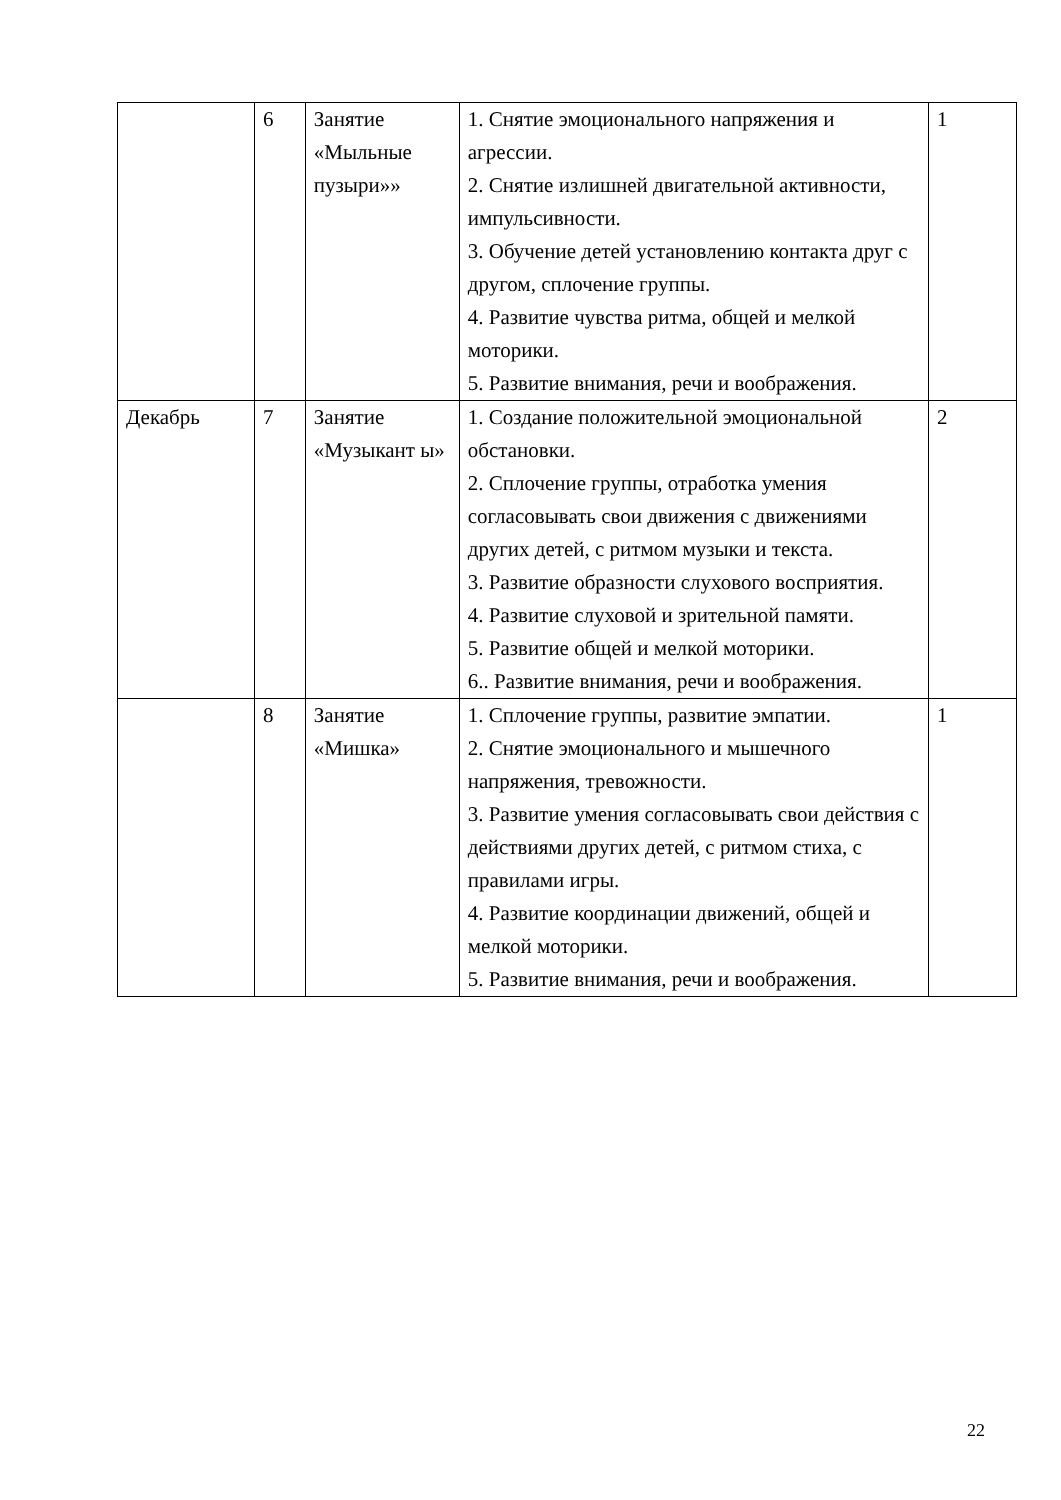| | 6 | Занятие «Мыльные пузыри»» | 1. Снятие эмоционального напряжения и агрессии. 2. Снятие излишней двигательной активности, импульсивности. 3. Обучение детей установлению контакта друг с другом, сплочение группы. 4. Развитие чувства ритма, общей и мелкой моторики. 5. Развитие внимания, речи и воображения. | 1 |
| Декабрь | 7 | Занятие «Музыкант ы» | 1. Создание положительной эмоциональной обстановки. 2. Сплочение группы, отработка умения согласовывать свои движения с движениями других детей, с ритмом музыки и текста. 3. Развитие образности слухового восприятия. 4. Развитие слуховой и зрительной памяти. 5. Развитие общей и мелкой моторики. 6.. Развитие внимания, речи и воображения. | 2 |
| | 8 | Занятие «Мишка» | 1. Сплочение группы, развитие эмпатии. 2. Снятие эмоционального и мышечного напряжения, тревожности. 3. Развитие умения согласовывать свои действия с действиями других детей, с ритмом стиха, с правилами игры. 4. Развитие координации движений, общей и мелкой моторики. 5. Развитие внимания, речи и воображения. | 1 |
22